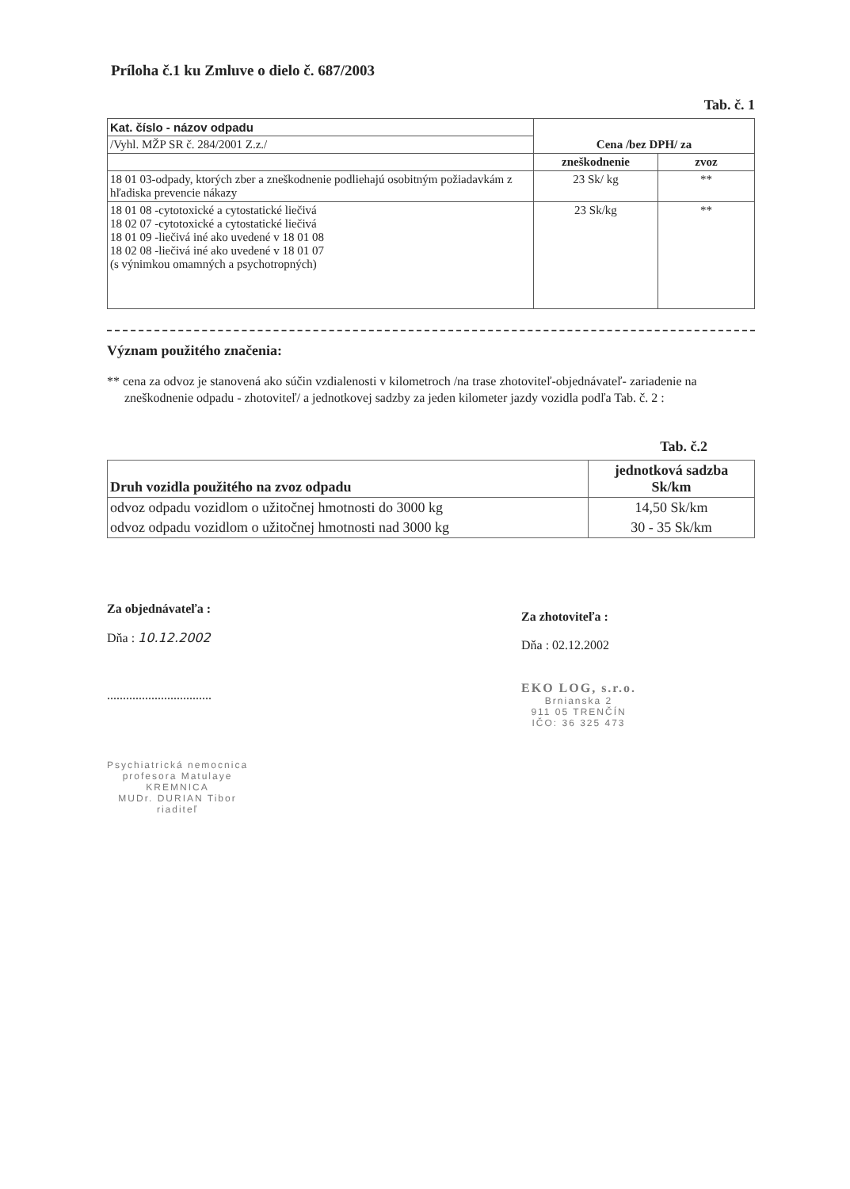Príloha č.1 ku Zmluve o dielo č. 687/2003
Tab. č. 1
| Kat. číslo - názov odpadu | Cena /bez DPH/ za | |
| --- | --- | --- |
| /Vyhl. MŽP SR č. 284/2001 Z.z./ | | |
| | zneškodnenie | zvoz |
| 18 01 03-odpady, ktorých zber a zneškodnenie podliehajú osobitným požiadavkám z hľadiska prevencie nákazy | 23 Sk/ kg | ** |
| 18 01 08 -cytotoxické a cytostatické liečivá 18 02 07 -cytotoxické a cytostatické liečivá 18 01 09 -liečivá iné ako uvedené v 18 01 08 18 02 08 -liečivá iné ako uvedené v 18 01 07 (s výnimkou omamných a psychotropných) | 23 Sk/kg | ** |
Význam použitého značenia:
** cena za odvoz je stanovená ako súčin vzdialenosti v kilometroch /na trase zhotoviteľ-objednávateľ- zariadenie na zneškodnenie odpadu - zhotoviteľ/ a jednotkovej sadzby za jeden kilometer jazdy vozidla podľa Tab. č. 2 :
Tab. č.2
| Druh vozidla použitého na zvoz odpadu | jednotková sadzba Sk/km |
| odvoz odpadu vozidlom o užitočnej hmotnosti do 3000 kg | 14,50 Sk/km |
| odvoz odpadu vozidlom o užitočnej hmotnosti nad 3000 kg | 30 - 35 Sk/km |
Za objednávateľa :
Dňa : 10.12.2002
.................................
Psychiatrická nemocnica
profesora Matulaye
KREMNICA
MUDr. DURIAN Tibor
riaditeľ
Za zhotoviteľa :
Dňa : 02.12.2002
EKO LOG, s.r.o.
Brnianska 2
911 05 TRENČÍN
IČO: 36 325 473